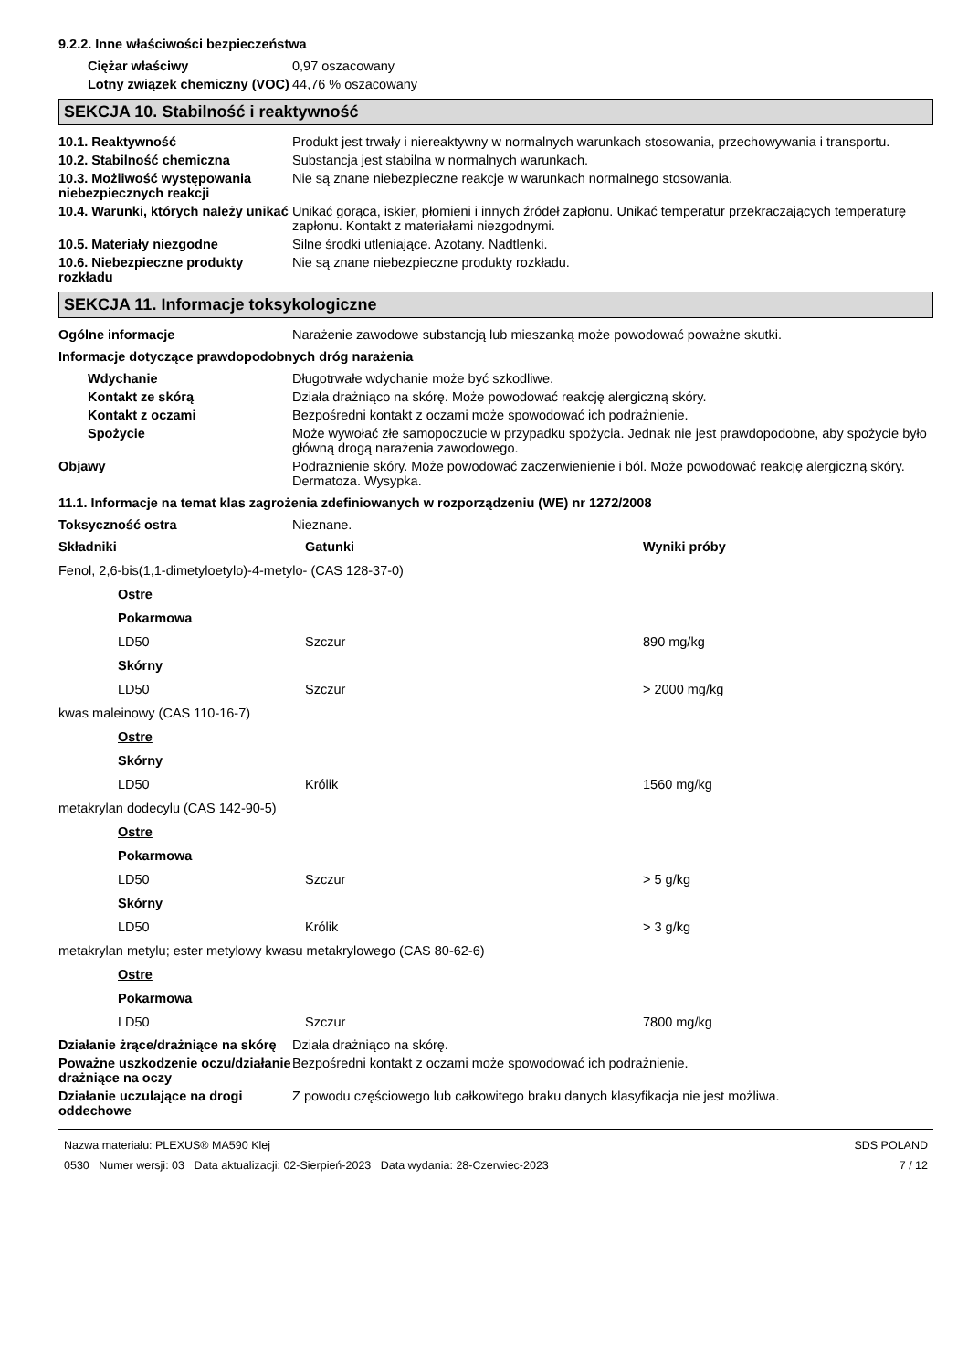9.2.2. Inne właściwości bezpieczeństwa
Ciężar właściwy 0,97 oszacowany
Lotny związek chemiczny (VOC)
44,76 % oszacowany
SEKCJA 10. Stabilność i reaktywność
10.1. Reaktywność Produkt jest trwały i niereaktywny w normalnych warunkach stosowania, przechowywania i transportu.
10.2. Stabilność chemiczna Substancja jest stabilna w normalnych warunkach.
10.3. Możliwość występowania niebezpiecznych reakcji
Nie są znane niebezpieczne reakcje w warunkach normalnego stosowania.
10.4. Warunki, których należy unikać
Unikać gorąca, iskier, płomieni i innych źródeł zapłonu. Unikać temperatur przekraczających temperaturę zapłonu. Kontakt z materiałami niezgodnymi.
10.5. Materiały niezgodne Silne środki utleniające. Azotany. Nadtlenki.
10.6. Niebezpieczne produkty rozkładu
Nie są znane niebezpieczne produkty rozkładu.
SEKCJA 11. Informacje toksykologiczne
Ogólne informacje Narażenie zawodowe substancją lub mieszanką może powodować poważne skutki.
Informacje dotyczące prawdopodobnych dróg narażenia
Wdychanie Długotrwałe wdychanie może być szkodliwe.
Kontakt ze skórą Działa drażniąco na skórę. Może powodować reakcję alergiczną skóry.
Kontakt z oczami Bezpośredni kontakt z oczami może spowodować ich podrażnienie.
Spożycie Może wywołać złe samopoczucie w przypadku spożycia. Jednak nie jest prawdopodobne, aby spożycie było główną drogą narażenia zawodowego.
Objawy Podrażnienie skóry. Może powodować zaczerwienienie i ból. Może powodować reakcję alergiczną skóry. Dermatoza. Wysypka.
11.1. Informacje na temat klas zagrożenia zdefiniowanych w rozporządzeniu (WE) nr 1272/2008
Toksyczność ostra Nieznane.
| Składniki | Gatunki | Wyniki próby |
| --- | --- | --- |
| Fenol, 2,6-bis(1,1-dimetyloetylo)-4-metylo- (CAS 128-37-0) | | |
| Ostre | | |
| Pokarmowa | | |
| LD50 | Szczur | 890 mg/kg |
| Skórny | | |
| LD50 | Szczur | > 2000 mg/kg |
| kwas maleinowy (CAS 110-16-7) | | |
| Ostre | | |
| Skórny | | |
| LD50 | Królik | 1560 mg/kg |
| metakrylan dodecylu (CAS 142-90-5) | | |
| Ostre | | |
| Pokarmowa | | |
| LD50 | Szczur | > 5 g/kg |
| Skórny | | |
| LD50 | Królik | > 3 g/kg |
| metakrylan metylu; ester metylowy kwasu metakrylowego (CAS 80-62-6) | | |
| Ostre | | |
| Pokarmowa | | |
| LD50 | Szczur | 7800 mg/kg |
Działanie żrące/drażniące na skórę
Działa drażniąco na skórę.
Poważne uszkodzenie oczu/działanie drażniące na oczy
Bezpośredni kontakt z oczami może spowodować ich podrażnienie.
Działanie uczulające na drogi oddechowe
Z powodu częściowego lub całkowitego braku danych klasyfikacja nie jest możliwa.
Nazwa materiału: PLEXUS® MA590 Klej
0530 Numer wersji: 03 Data aktualizacji: 02-Sierpień-2023 Data wydania: 28-Czerwiec-2023
SDS POLAND
7 / 12